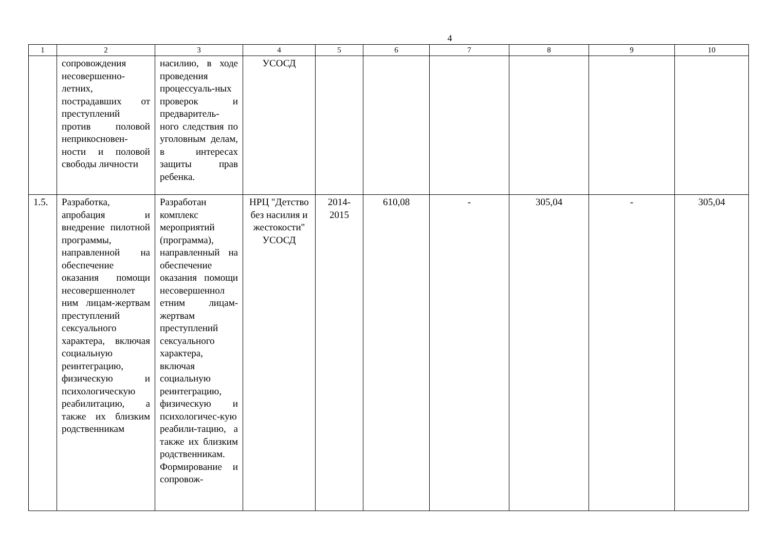4
| 1 | 2 | 3 | 4 | 5 | 6 | 7 | 8 | 9 | 10 |
| --- | --- | --- | --- | --- | --- | --- | --- | --- | --- |
| | сопровождения несовершенно-летних, пострадавших от преступлений против половой неприкосновен-ности и половой свободы личности | насилию, в ходе проведения процессуаль-ных проверок и предваритель-ного следствия по уголовным делам, в интересах защиты прав ребенка. | УСОСД | | | | | | |
| 1.5. | Разработка, апробация и внедрение пилотной программы, направленной на обеспечение оказания помощи несовершеннолет ним лицам-жертвам преступлений сексуального характера, включая социальную реинтеграцию, физическую и психологическую реабилитацию, а также их близким родственникам | Разработан комплекс мероприятий (программа), направленный на обеспечение оказания помощи несовершеннол етним лицам-жертвам преступлений сексуального характера, включая социальную реинтеграцию, физическую и психологичес-кую реабили-тацию, а также их близким родственникам. Формирование и сопровож- | НРЦ "Детство без насилия и жестокости" УСОСД | 2014-2015 | 610,08 | - | 305,04 | - | 305,04 |